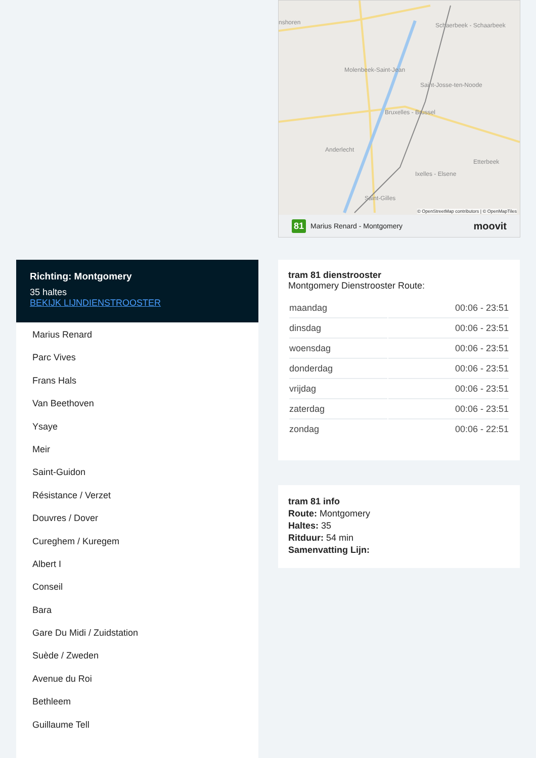nshoren Schaerbeek - Schaarbeek
Molenbeek-Saint-Jean
Saint-Josse-ten-Noode
Bruxelles - Brussel
Anderlecht
Etterbeek
Ixelles - Elsene
Saint-Gilles
© OpenStreetMap contributors | © OpenMapTiles
81 Marius Renard - Montgomery moovit
Richting: Montgomery
35 haltes
BEKIJK LIJNDIENSTROOSTER
Marius Renard
Parc Vives
Frans Hals
Van Beethoven
Ysaye
Meir
Saint-Guidon
Résistance / Verzet
Douvres / Dover
Cureghem / Kuregem
Albert I
Conseil
Bara
Gare Du Midi / Zuidstation
Suède / Zweden
Avenue du Roi
Bethleem
Guillaume Tell
tram 81 dienstrooster
Montgomery Dienstrooster Route:
| maandag | 00:06 - 23:51 |
| dinsdag | 00:06 - 23:51 |
| woensdag | 00:06 - 23:51 |
| donderdag | 00:06 - 23:51 |
| vrijdag | 00:06 - 23:51 |
| zaterdag | 00:06 - 23:51 |
| zondag | 00:06 - 22:51 |
tram 81 info
Route: Montgomery
Haltes: 35
Ritduur: 54 min
Samenvatting Lijn: